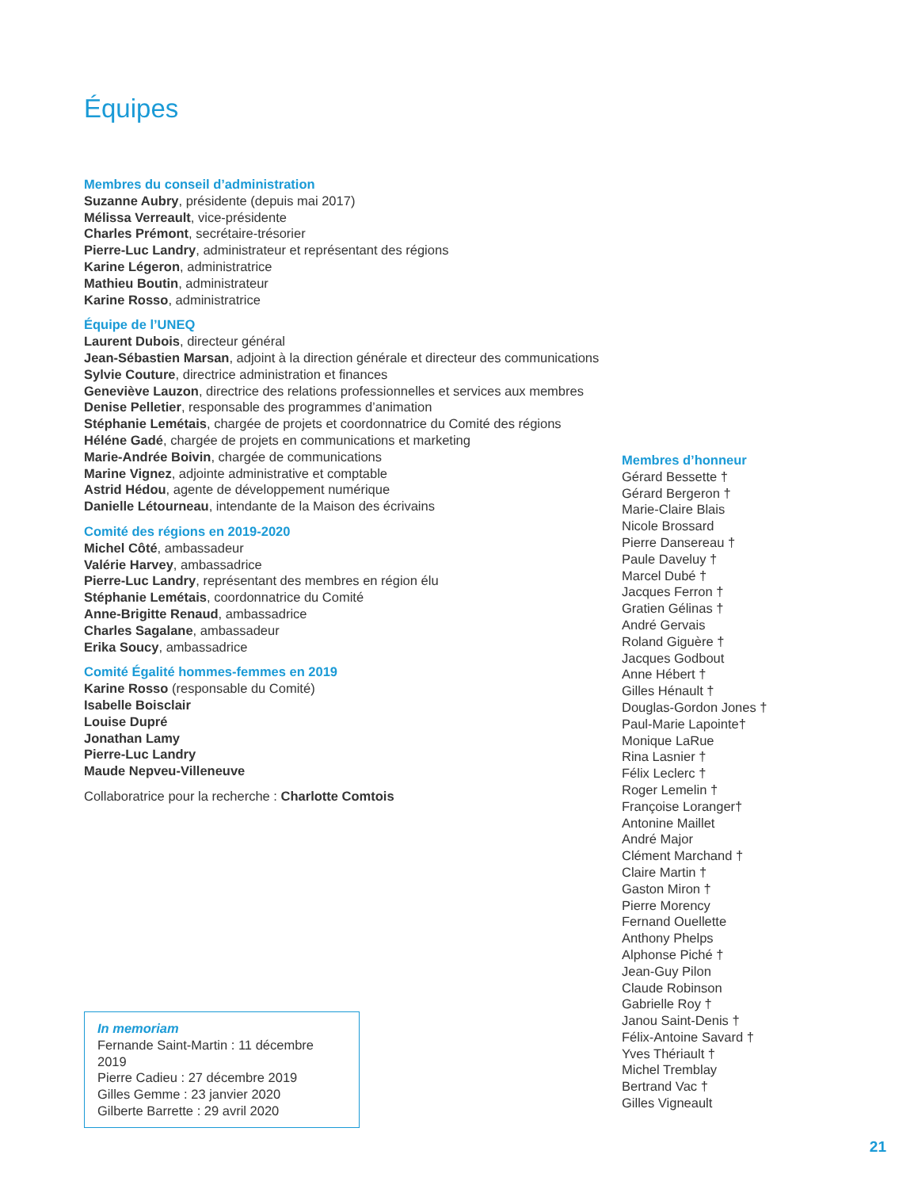Équipes
Membres du conseil d’administration
Suzanne Aubry, présidente (depuis mai 2017)
Mélissa Verreault, vice-présidente
Charles Prémont, secrétaire-trésorier
Pierre-Luc Landry, administrateur et représentant des régions
Karine Légeron, administratrice
Mathieu Boutin, administrateur
Karine Rosso, administratrice
Équipe de l’UNEQ
Laurent Dubois, directeur général
Jean-Sébastien Marsan, adjoint à la direction générale et directeur des communications
Sylvie Couture, directrice administration et finances
Geneviève Lauzon, directrice des relations professionnelles et services aux membres
Denise Pelletier, responsable des programmes d’animation
Stéphanie Lemétais, chargée de projets et coordonnatrice du Comité des régions
Héléne Gadé, chargée de projets en communications et marketing
Marie-Andrée Boivin, chargée de communications
Marine Vignez, adjointe administrative et comptable
Astrid Hédou, agente de développement numérique
Danielle Létourneau, intendante de la Maison des écrivains
Comité des régions en 2019-2020
Michel Côté, ambassadeur
Valérie Harvey, ambassadrice
Pierre-Luc Landry, représentant des membres en région élu
Stéphanie Lemétais, coordonnatrice du Comité
Anne-Brigitte Renaud, ambassadrice
Charles Sagalane, ambassadeur
Erika Soucy, ambassadrice
Comité Égalité hommes-femmes en 2019
Karine Rosso (responsable du Comité)
Isabelle Boisclair
Louise Dupré
Jonathan Lamy
Pierre-Luc Landry
Maude Nepveu-Villeneuve
Collaboratrice pour la recherche : Charlotte Comtois
In memoriam
Fernande Saint-Martin : 11 décembre 2019
Pierre Cadieu : 27 décembre 2019
Gilles Gemme : 23 janvier 2020
Gilberte Barrette : 29 avril 2020
Membres d’honneur
Gérard Bessette †
Gérard Bergeron †
Marie-Claire Blais
Nicole Brossard
Pierre Dansereau †
Paule Daveluy †
Marcel Dubé †
Jacques Ferron †
Gratien Gélinas †
André Gervais
Roland Giguère †
Jacques Godbout
Anne Hébert †
Gilles Hénault †
Douglas-Gordon Jones †
Paul-Marie Lapointe†
Monique LaRue
Rina Lasnier †
Félix Leclerc †
Roger Lemelin †
Françoise Loranger†
Antonine Maillet
André Major
Clément Marchand †
Claire Martin †
Gaston Miron †
Pierre Morency
Fernand Ouellette
Anthony Phelps
Alphonse Piché †
Jean-Guy Pilon
Claude Robinson
Gabrielle Roy †
Janou Saint-Denis †
Félix-Antoine Savard †
Yves Thériault †
Michel Tremblay
Bertrand Vac †
Gilles Vigneault
21